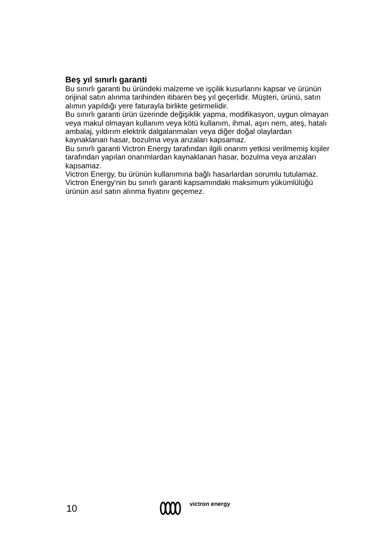Beş yıl sınırlı garanti
Bu sınırlı garanti bu üründeki malzeme ve işçilik kusurlarını kapsar ve ürünün orijinal satın alınma tarihinden itibaren beş yıl geçerlidir. Müşteri, ürünü, satın alımın yapıldığı yere faturayla birlikte getirmelidir.
Bu sınırlı garanti ürün üzerinde değişiklik yapma, modifikasyon, uygun olmayan veya makul olmayan kullanım veya kötü kullanım, ihmal, aşırı nem, ateş, hatalı ambalaj, yıldırım elektrik dalgalanmaları veya diğer doğal olaylardan kaynaklanan hasar, bozulma veya arızaları kapsamaz.
Bu sınırlı garanti Victron Energy tarafından ilgili onarım yetkisi verilmemiş kişiler tarafından yapılan onarımlardan kaynaklanan hasar, bozulma veya arızaları kapsamaz.
Victron Energy, bu ürünün kullanımına bağlı hasarlardan sorumlu tutulamaz.
Victron Energy'nin bu sınırlı garanti kapsamındaki maksimum yükümlülüğü ürünün asıl satın alınma fiyatını geçemez.
10
victron energy